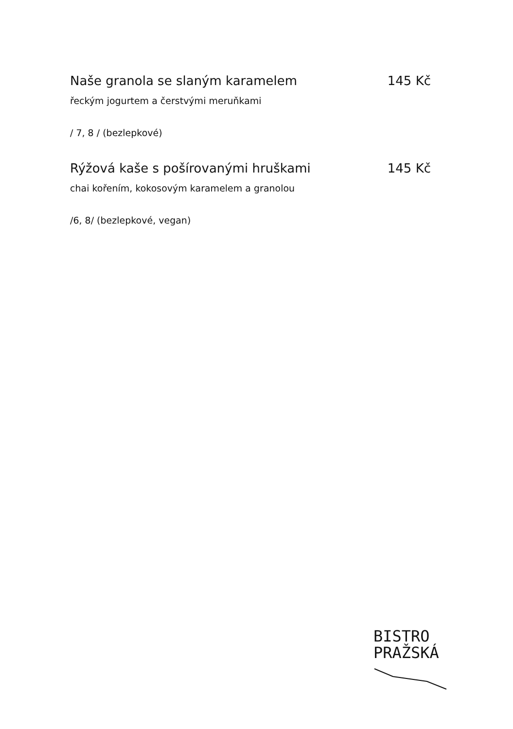Naše granola se slaným karamelem 145 Kč
řeckým jogurtem a čerstvými meruňkami
/ 7, 8 / (bezlepkové)
Rýžová kaše s pošírovanými hruškami 145 Kč
chai kořením, kokosovým karamelem a granolou
/6, 8/ (bezlepkové, vegan)
BISTRO
PRAŽSKÁ